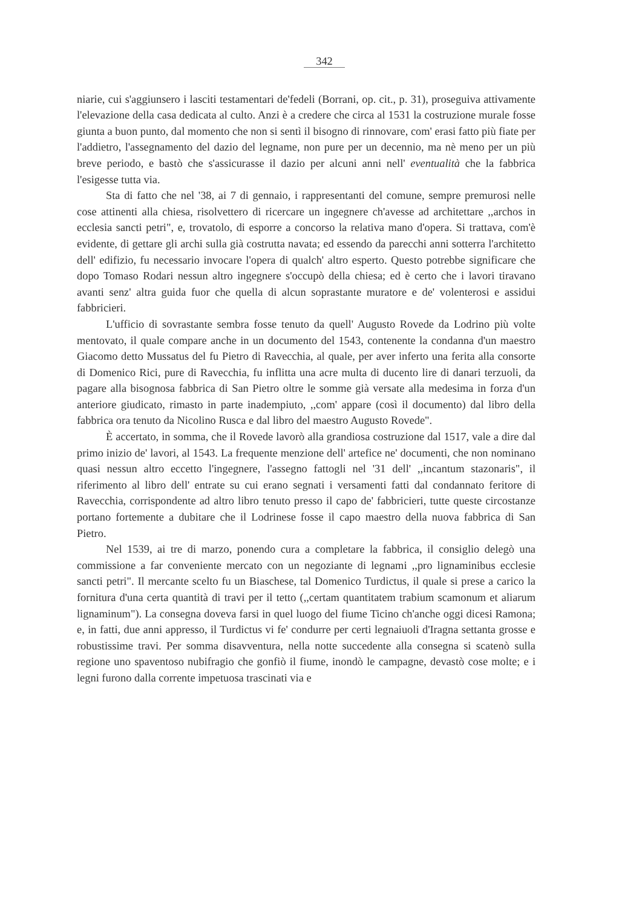342
niarie, cui s'aggiunsero i lasciti testamentari de'fedeli (Borrani, op. cit., p. 31), proseguiva attivamente l'elevazione della casa dedicata al culto. Anzi è a credere che circa al 1531 la costruzione murale fosse giunta a buon punto, dal momento che non si sentì il bisogno di rinnovare, com' erasi fatto più fiate per l'addietro, l'assegnamento del dazio del legname, non pure per un decennio, ma nè meno per un più breve periodo, e bastò che s'assicurasse il dazio per alcuni anni nell' eventualità che la fabbrica l'esigesse tutta via.
Sta di fatto che nel '38, ai 7 di gennaio, i rappresentanti del comune, sempre premurosi nelle cose attinenti alla chiesa, risolvettero di ricercare un ingegnere ch'avesse ad architettare ,,archos in ecclesia sancti petri", e, trovatolo, di esporre a concorso la relativa mano d'opera. Si trattava, com'è evidente, di gettare gli archi sulla già costrutta navata; ed essendo da parecchi anni sotterra l'architetto dell' edifizio, fu necessario invocare l'opera di qualch' altro esperto. Questo potrebbe significare che dopo Tomaso Rodari nessun altro ingegnere s'occupò della chiesa; ed è certo che i lavori tiravano avanti senz' altra guida fuor che quella di alcun soprastante muratore e de' volenterosi e assidui fabbricieri.
L'ufficio di sovrastante sembra fosse tenuto da quell' Augusto Rovede da Lodrino più volte mentovato, il quale compare anche in un documento del 1543, contenente la condanna d'un maestro Giacomo detto Mussatus del fu Pietro di Ravecchia, al quale, per aver inferto una ferita alla consorte di Domenico Rici, pure di Ravecchia, fu inflitta una acre multa di ducento lire di danari terzuoli, da pagare alla bisognosa fabbrica di San Pietro oltre le somme già versate alla medesima in forza d'un anteriore giudicato, rimasto in parte inadempiuto, ,,com' appare (così il documento) dal libro della fabbrica ora tenuto da Nicolino Rusca e dal libro del maestro Augusto Rovede".
È accertato, in somma, che il Rovede lavorò alla grandiosa costruzione dal 1517, vale a dire dal primo inizio de' lavori, al 1543. La frequente menzione dell' artefice ne' documenti, che non nominano quasi nessun altro eccetto l'ingegnere, l'assegno fattogli nel '31 dell' ,,incantum stazonaris", il riferimento al libro dell' entrate su cui erano segnati i versamenti fatti dal condannato feritore di Ravecchia, corrispondente ad altro libro tenuto presso il capo de' fabbricieri, tutte queste circostanze portano fortemente a dubitare che il Lodrinese fosse il capo maestro della nuova fabbrica di San Pietro.
Nel 1539, ai tre di marzo, ponendo cura a completare la fabbrica, il consiglio delegò una commissione a far conveniente mercato con un negoziante di legnami ,,pro lignaminibus ecclesie sancti petri". Il mercante scelto fu un Biaschese, tal Domenico Turdictus, il quale si prese a carico la fornitura d'una certa quantità di travi per il tetto (,,certam quantitatem trabium scamonum et aliarum lignaminum"). La consegna doveva farsi in quel luogo del fiume Ticino ch'anche oggi dicesi Ramona; e, in fatti, due anni appresso, il Turdictus vi fe' condurre per certi legnaiuoli d'Iragna settanta grosse e robustissime travi. Per somma disavventura, nella notte succedente alla consegna si scatenò sulla regione uno spaventoso nubifragio che gonfiò il fiume, inondò le campagne, devastò cose molte; e i legni furono dalla corrente impetuosa trascinati via e